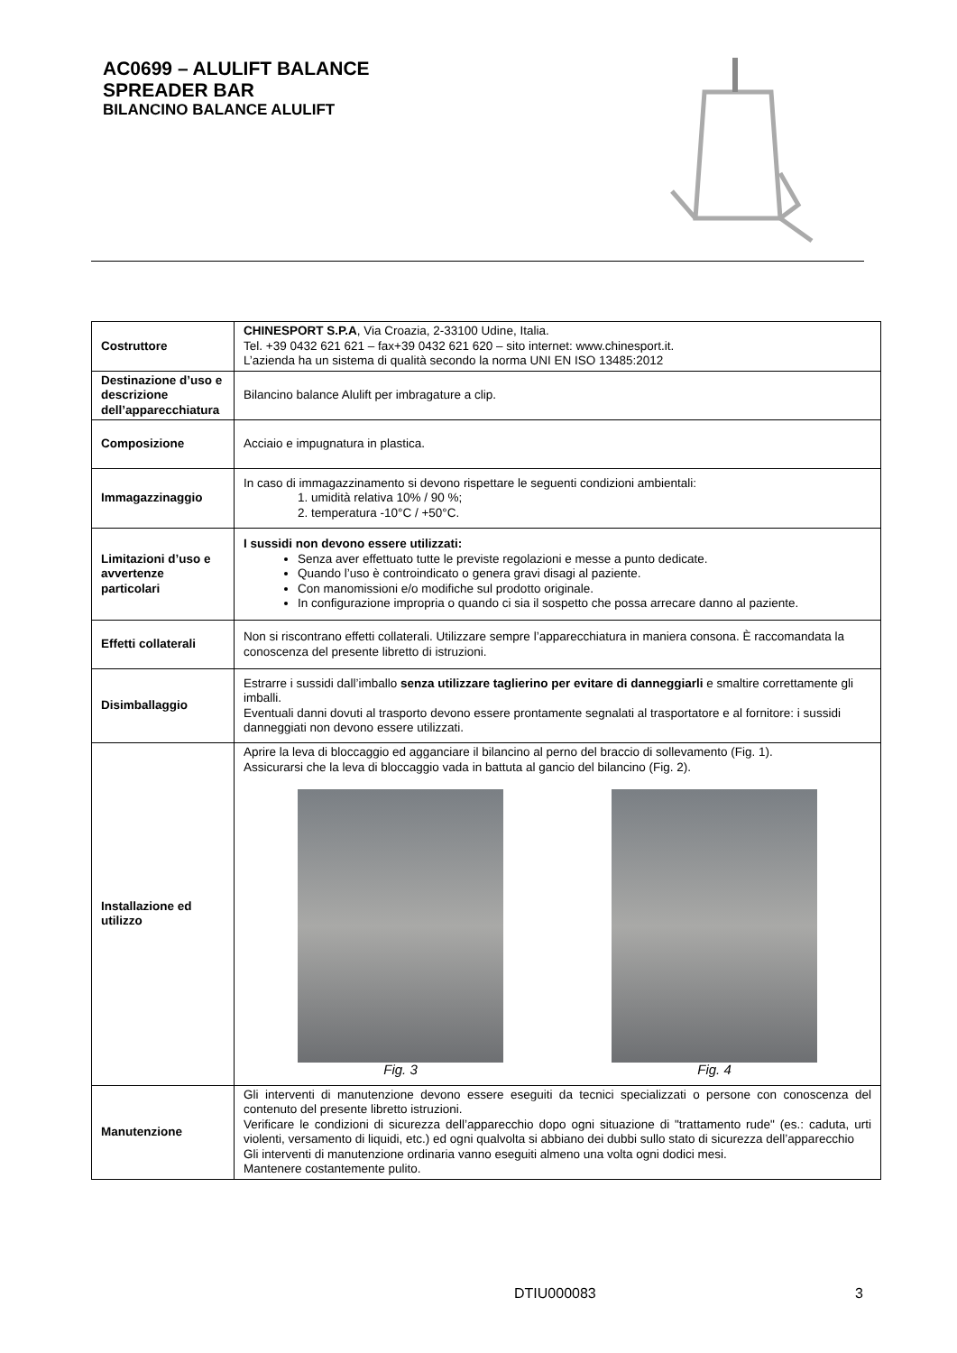AC0699 – ALULIFT BALANCE
SPREADER BAR
BILANCINO BALANCE ALULIFT
| Costruttore | CHINESPORT S.P.A , Via Croazia, 2-33100 Udine, Italia. Tel. +39 0432 621 621 – fax+39 0432 621 620 – sito internet: www.chinesport.it. L’azienda ha un sistema di qualità secondo la norma UNI EN ISO 13485:2012 |
| Destinazione d’uso e descrizione dell’apparecchiatura | Bilancino balance Alulift per imbragature a clip. |
| Composizione | Acciaio e impugnatura in plastica. |
| Immagazzinaggio | In caso di immagazzinamento si devono rispettare le seguenti condizioni ambientali: 1. umidità relativa 10% / 90 %; 2. temperatura -10°C / +50°C. |
| Limitazioni d’uso e avvertenze particolari | I sussidi non devono essere utilizzati: Senza aver effettuato tutte le previste regolazioni e messe a punto dedicate. Quando l’uso è controindicato o genera gravi disagi al paziente. Con manomissioni e/o modifiche sul prodotto originale. In configurazione impropria o quando ci sia il sospetto che possa arrecare danno al paziente. |
| Effetti collaterali | Non si riscontrano effetti collaterali. Utilizzare sempre l’apparecchiatura in maniera consona. È raccomandata la conoscenza del presente libretto di istruzioni. |
| Disimballaggio | Estrarre i sussidi dall’imballo senza utilizzare taglierino per evitare di danneggiarli e smaltire correttamente gli imballi. Eventuali danni dovuti al trasporto devono essere prontamente segnalati al trasportatore e al fornitore: i sussidi danneggiati non devono essere utilizzati. |
| Installazione ed utilizzo | Aprire la leva di bloccaggio ed agganciare il bilancino al perno del braccio di sollevamento (Fig. 1). Assicurarsi che la leva di bloccaggio vada in battuta al gancio del bilancino (Fig. 2). Fig. 3 Fig. 4 |
| Manutenzione | Gli interventi di manutenzione devono essere eseguiti da tecnici specializzati o persone con conoscenza del contenuto del presente libretto istruzioni. Verificare le condizioni di sicurezza dell’apparecchio dopo ogni situazione di "trattamento rude" (es.: caduta, urti violenti, versamento di liquidi, etc.) ed ogni qualvolta si abbiano dei dubbi sullo stato di sicurezza dell’apparecchio Gli interventi di manutenzione ordinaria vanno eseguiti almeno una volta ogni dodici mesi. Mantenere costantemente pulito. |
DTIU000083 3